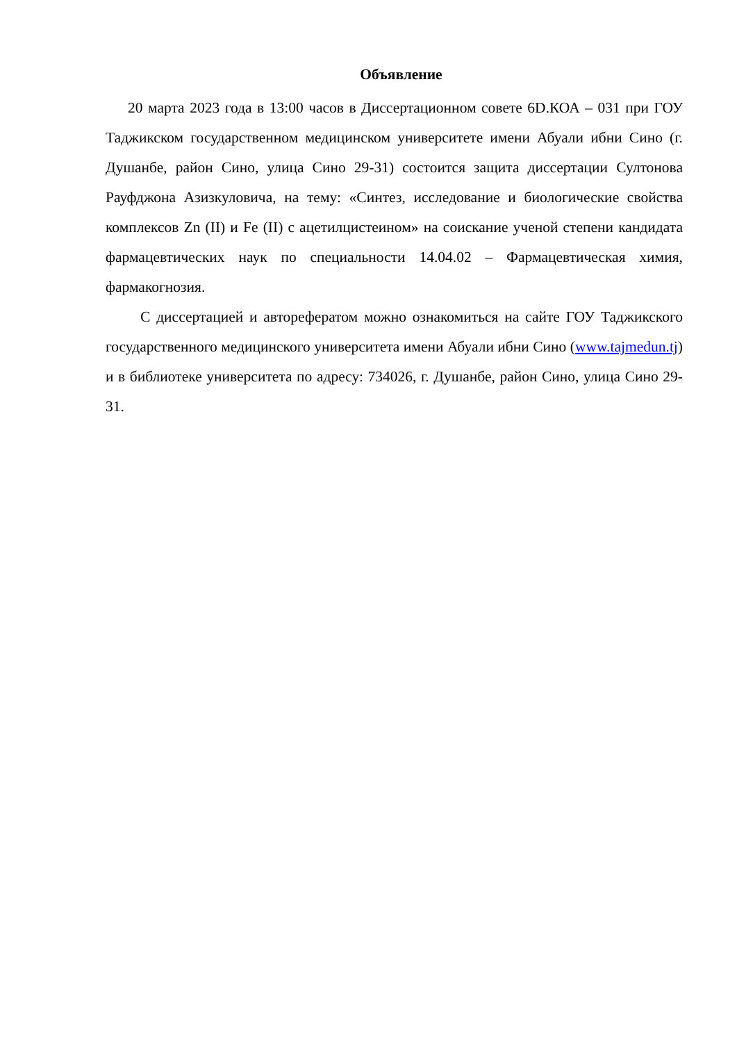Объявление
20 марта 2023 года в 13:00 часов в Диссертационном совете 6D.КОА – 031 при ГОУ Таджикском государственном медицинском университете имени Абуали ибни Сино (г. Душанбе, район Сино, улица Сино 29-31) состоится защита диссертации Султонова Рауфджона Азизкуловича, на тему: «Синтез, исследование и биологические свойства комплексов Zn (II) и Fe (II) с ацетилцистеином» на соискание ученой степени кандидата фармацевтических наук по специальности 14.04.02 – Фармацевтическая химия, фармакогнозия.
С диссертацией и авторефератом можно ознакомиться на сайте ГОУ Таджикского государственного медицинского университета имени Абуали ибни Сино (www.tajmedun.tj) и в библиотеке университета по адресу: 734026, г. Душанбе, район Сино, улица Сино 29-31.